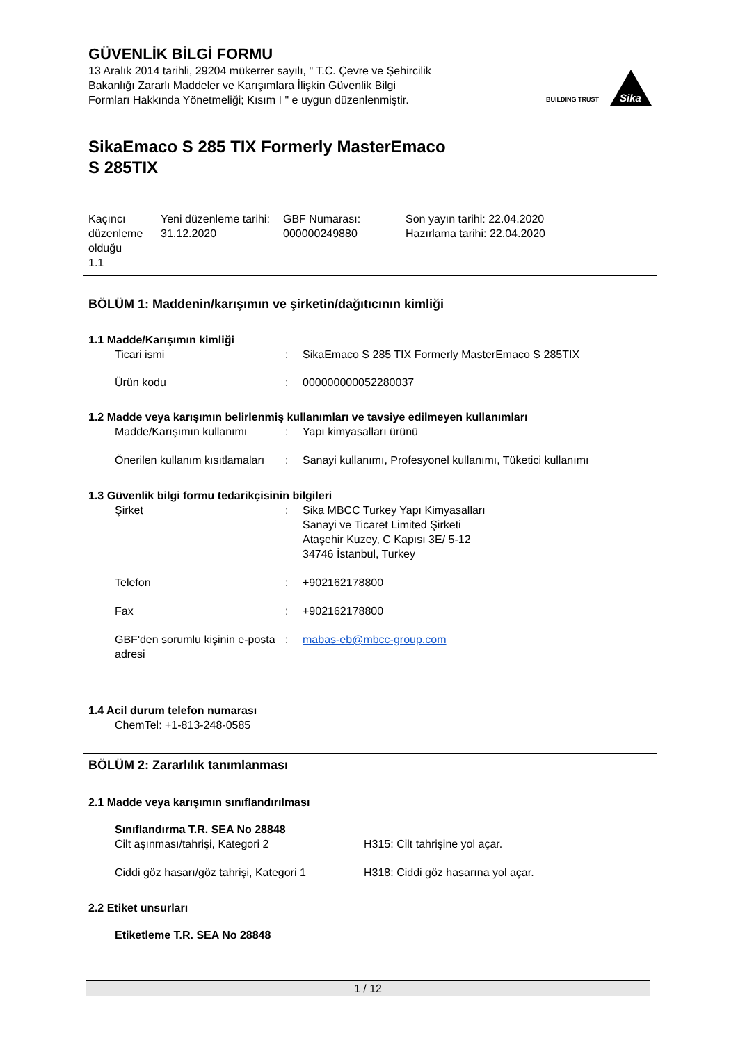GÜVENLİK BİLGİ FORMU
13 Aralık 2014 tarihli, 29204 mükerrer sayılı, " T.C. Çevre ve Şehircilik
Bakanlığı Zararlı Maddeler ve Karışımlara İlişkin Güvenlik Bilgi
Formları Hakkında Yönetmeliği; Kısım I " e uygun düzenlenmiştir.
BUILDING TRUST
Sika
SikaEmaco S 285 TIX Formerly MasterEmaco
S 285TIX
| Kaçıncı düzenleme olduğu 1.1 | Yeni düzenleme tarihi: 31.12.2020 | GBF Numarası: 000000249880 | Son yayın tarihi: 22.04.2020 Hazırlama tarihi: 22.04.2020 |
BÖLÜM 1: Maddenin/karışımın ve şirketin/dağıtıcının kimliği
1.1 Madde/Karışımın kimliği
| Ticari ismi | : | SikaEmaco S 285 TIX Formerly MasterEmaco S 285TIX |
| Ürün kodu | : | 000000000052280037 |
1.2 Madde veya karışımın belirlenmiş kullanımları ve tavsiye edilmeyen kullanımları
| Madde/Karışımın kullanımı | : | Yapı kimyasalları ürünü |
| Önerilen kullanım kısıtlamaları | : | Sanayi kullanımı, Profesyonel kullanımı, Tüketici kullanımı |
1.3 Güvenlik bilgi formu tedarikçisinin bilgileri
| Şirket | : | Sika MBCC Turkey Yapı Kimyasalları Sanayi ve Ticaret Limited Şirketi Ataşehir Kuzey, C Kapısı 3E/ 5-12 34746 İstanbul, Turkey |
| Telefon | : | +902162178800 |
| Fax | : | +902162178800 |
| GBF'den sorumlu kişinin e-posta adresi | : | mabas-eb@mbcc-group.com |
1.4 Acil durum telefon numarası
ChemTel: +1-813-248-0585
BÖLÜM 2: Zararlılık tanımlanması
2.1 Madde veya karışımın sınıflandırılması
Sınıflandırma T.R. SEA No 28848
| Cilt aşınması/tahrişi, Kategori 2 | H315: Cilt tahrişine yol açar. |
| Ciddi göz hasarı/göz tahrişi, Kategori 1 | H318: Ciddi göz hasarına yol açar. |
2.2 Etiket unsurları
Etiketleme T.R. SEA No 28848
1 / 12